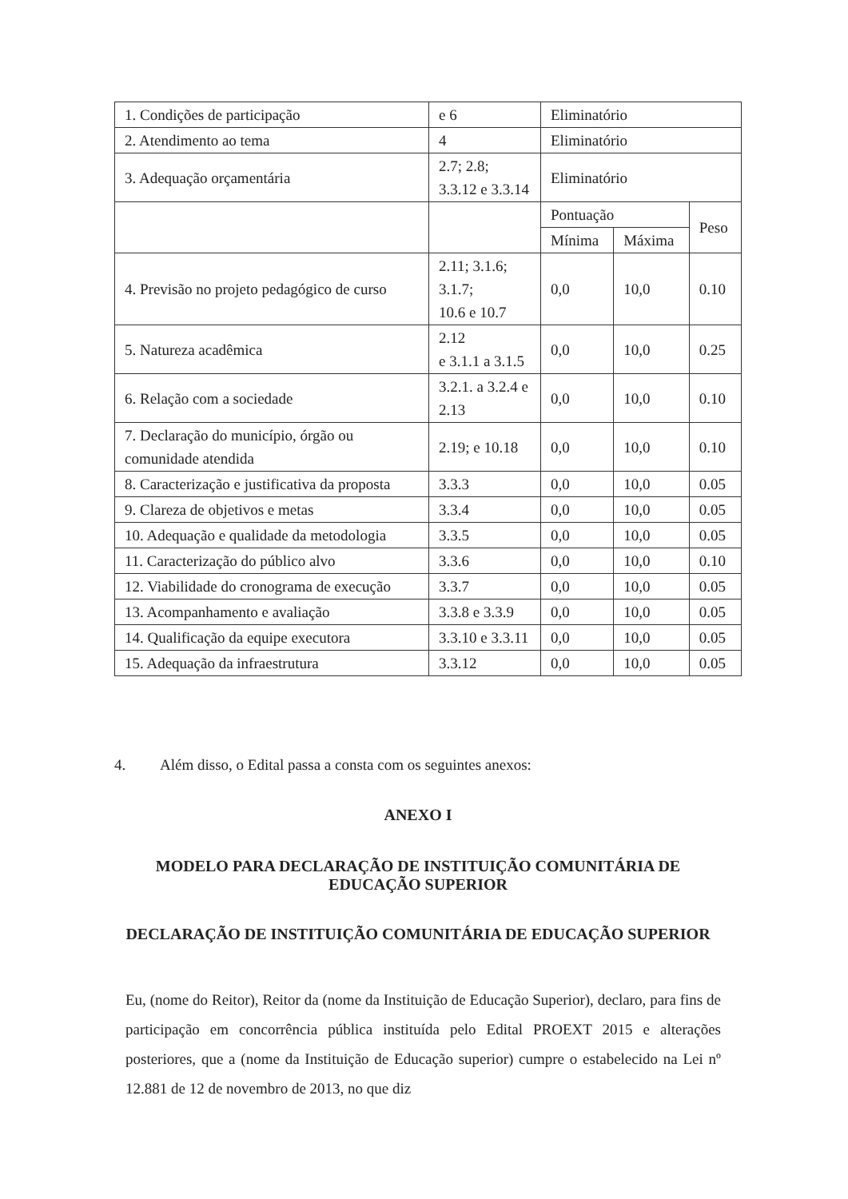| 1. Condições de participação | e 6 | Eliminatório | | |
| 2. Atendimento ao tema | 4 | Eliminatório | | |
| 3. Adequação orçamentária | 2.7; 2.8; 3.3.12 e 3.3.14 | Eliminatório | | |
| | | Pontuação | | Peso |
| | | Mínima | Máxima | |
| 4. Previsão no projeto pedagógico de curso | 2.11; 3.1.6; 3.1.7; 10.6 e 10.7 | 0,0 | 10,0 | 0.10 |
| 5. Natureza acadêmica | 2.12 e 3.1.1 a 3.1.5 | 0,0 | 10,0 | 0.25 |
| 6. Relação com a sociedade | 3.2.1. a 3.2.4 e 2.13 | 0,0 | 10,0 | 0.10 |
| 7. Declaração do município, órgão ou comunidade atendida | 2.19; e 10.18 | 0,0 | 10,0 | 0.10 |
| 8. Caracterização e justificativa da proposta | 3.3.3 | 0,0 | 10,0 | 0.05 |
| 9. Clareza de objetivos e metas | 3.3.4 | 0,0 | 10,0 | 0.05 |
| 10. Adequação e qualidade da metodologia | 3.3.5 | 0,0 | 10,0 | 0.05 |
| 11. Caracterização do público alvo | 3.3.6 | 0,0 | 10,0 | 0.10 |
| 12. Viabilidade do cronograma de execução | 3.3.7 | 0,0 | 10,0 | 0.05 |
| 13. Acompanhamento e avaliação | 3.3.8 e 3.3.9 | 0,0 | 10,0 | 0.05 |
| 14. Qualificação da equipe executora | 3.3.10 e 3.3.11 | 0,0 | 10,0 | 0.05 |
| 15. Adequação da infraestrutura | 3.3.12 | 0,0 | 10,0 | 0.05 |
4. Além disso, o Edital passa a consta com os seguintes anexos:
ANEXO I
MODELO PARA DECLARAÇÃO DE INSTITUIÇÃO COMUNITÁRIA DE EDUCAÇÃO SUPERIOR
DECLARAÇÃO DE INSTITUIÇÃO COMUNITÁRIA DE EDUCAÇÃO SUPERIOR
Eu, (nome do Reitor), Reitor da (nome da Instituição de Educação Superior), declaro, para fins de participação em concorrência pública instituída pelo Edital PROEXT 2015 e alterações posteriores, que a (nome da Instituição de Educação superior) cumpre o estabelecido na Lei nº 12.881 de 12 de novembro de 2013, no que diz